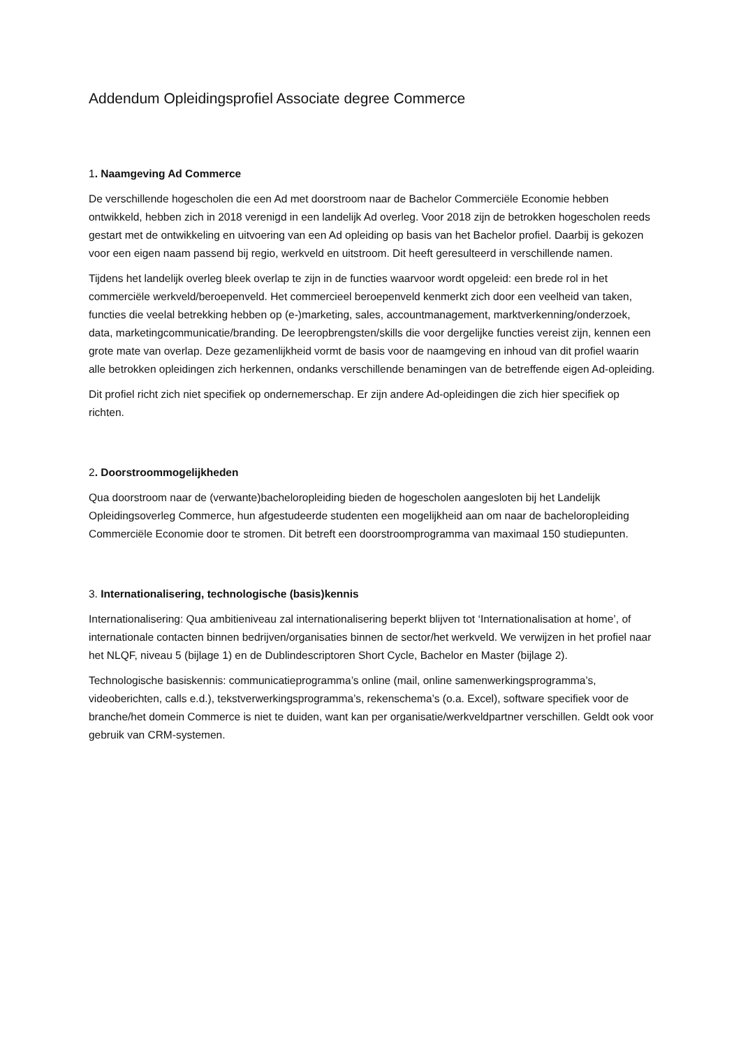Addendum Opleidingsprofiel Associate degree Commerce
1. Naamgeving Ad Commerce
De verschillende hogescholen die een Ad met doorstroom naar de Bachelor Commerciële Economie hebben ontwikkeld, hebben zich in 2018 verenigd in een landelijk Ad overleg. Voor 2018 zijn de betrokken hogescholen reeds gestart met de ontwikkeling en uitvoering van een Ad opleiding op basis van het Bachelor profiel. Daarbij is gekozen voor een eigen naam passend bij regio, werkveld en uitstroom. Dit heeft geresulteerd in verschillende namen.
Tijdens het landelijk overleg bleek overlap te zijn in de functies waarvoor wordt opgeleid: een brede rol in het commerciële werkveld/beroepenveld. Het commercieel beroepenveld kenmerkt zich door een veelheid van taken, functies die veelal betrekking hebben op (e-)marketing, sales, accountmanagement, marktverkenning/onderzoek, data, marketingcommunicatie/branding. De leeropbrengsten/skills die voor dergelijke functies vereist zijn, kennen een grote mate van overlap. Deze gezamenlijkheid vormt de basis voor de naamgeving en inhoud van dit profiel waarin alle betrokken opleidingen zich herkennen, ondanks verschillende benamingen van de betreffende eigen Ad-opleiding.
Dit profiel richt zich niet specifiek op ondernemerschap. Er zijn andere Ad-opleidingen die zich hier specifiek op richten.
2. Doorstroommogelijkheden
Qua doorstroom naar de (verwante)bacheloropleiding bieden de hogescholen aangesloten bij het Landelijk Opleidingsoverleg Commerce, hun afgestudeerde studenten een mogelijkheid aan om naar de bacheloropleiding Commerciële Economie door te stromen. Dit betreft een doorstroomprogramma van maximaal 150 studiepunten.
3. Internationalisering, technologische (basis)kennis
Internationalisering: Qua ambitieniveau zal internationalisering beperkt blijven tot ‘Internationalisation at home’, of internationale contacten binnen bedrijven/organisaties binnen de sector/het werkveld. We verwijzen in het profiel naar het NLQF, niveau 5 (bijlage 1) en de Dublindescriptoren Short Cycle, Bachelor en Master (bijlage 2).
Technologische basiskennis: communicatieprogramma’s online (mail, online samenwerkingsprogramma’s, videoberichten, calls e.d.), tekstverwerkingsprogramma’s, rekenschema’s (o.a. Excel), software specifiek voor de branche/het domein Commerce is niet te duiden, want kan per organisatie/werkveldpartner verschillen. Geldt ook voor gebruik van CRM-systemen.